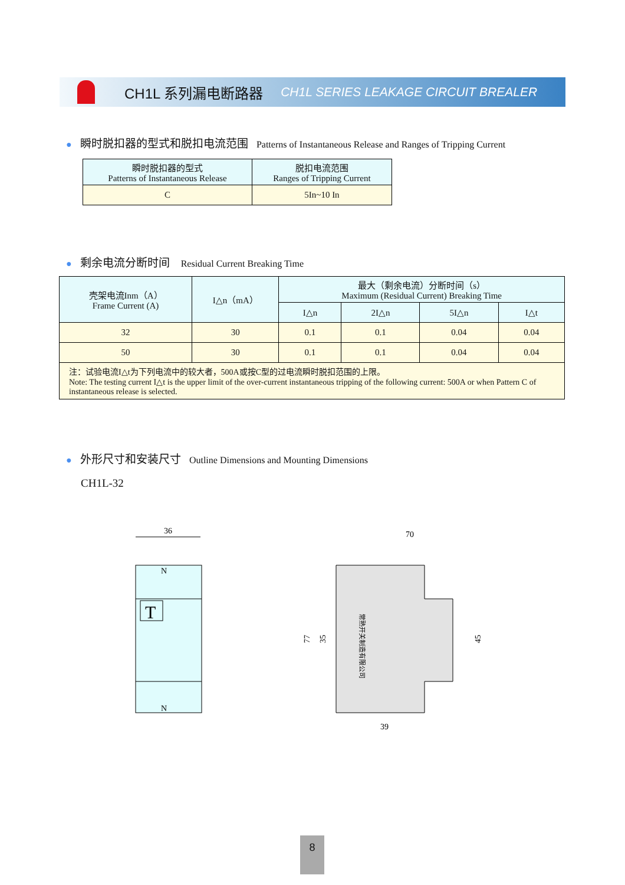CH1L 系列漏电断路器 CH1L SERIES LEAKAGE CIRCUIT BREALER
● 瞬时脱扣器的型式和脱扣电流范围 Patterns of Instantaneous Release and Ranges of Tripping Current
| 瞬时脱扣器的型式 Patterns of Instantaneous Release | 脱扣电流范围 Ranges of Tripping Current |
| --- | --- |
| C | 5In~10 In |
● 剩余电流分断时间 Residual Current Breaking Time
| 壳架电流Inm（A） Frame Current (A) | I△n（mA） | 最大（剩余电流）分断时间（s） Maximum (Residual Current) Breaking Time | | | |
| --- | --- | --- | --- | --- | --- |
| | | I△n | 2I△n | 5I△n | I△t |
| 32 | 30 | 0.1 | 0.1 | 0.04 | 0.04 |
| 50 | 30 | 0.1 | 0.1 | 0.04 | 0.04 |
| 注：试验电流I△t为下列电流中的较大者，500A或按C型的过电流瞬时脱扣范围的上限。 Note: The testing current I△t is the upper limit of the over-current instantaneous tripping of the following current: 500A or when Pattern C of instantaneous release is selected. | | | | | |
● 外形尺寸和安装尺寸 Outline Dimensions and Mounting Dimensions
CH1L-32
36
T
N
N
70
39
77
35
45
常熟开关制造有限公司
8